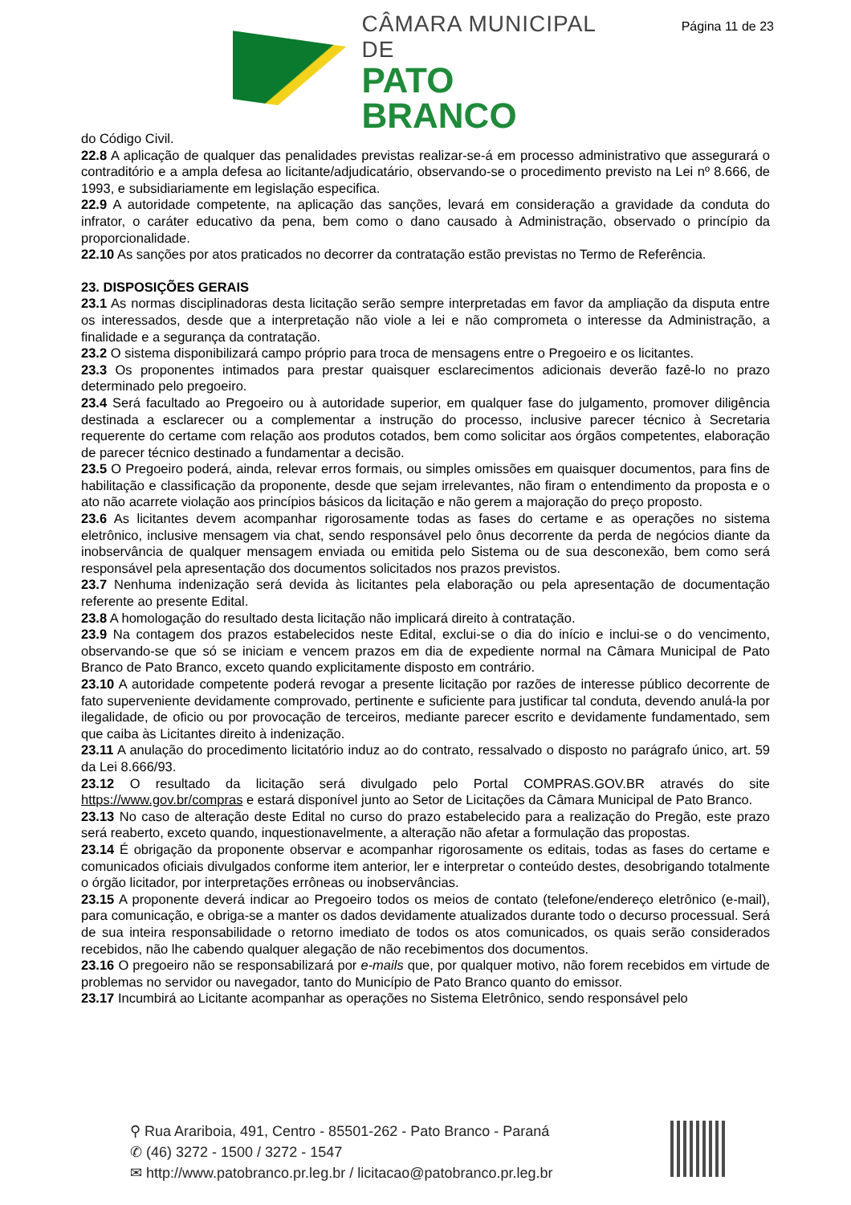Página 11 de 23
CÂMARA MUNICIPAL DE
PATO BRANCO
do Código Civil.
22.8 A aplicação de qualquer das penalidades previstas realizar-se-á em processo administrativo que assegurará o contraditório e a ampla defesa ao licitante/adjudicatário, observando-se o procedimento previsto na Lei nº 8.666, de 1993, e subsidiariamente em legislação especifica.
22.9 A autoridade competente, na aplicação das sanções, levará em consideração a gravidade da conduta do infrator, o caráter educativo da pena, bem como o dano causado à Administração, observado o princípio da proporcionalidade.
22.10 As sanções por atos praticados no decorrer da contratação estão previstas no Termo de Referência.
23. DISPOSIÇÕES GERAIS
23.1 As normas disciplinadoras desta licitação serão sempre interpretadas em favor da ampliação da disputa entre os interessados, desde que a interpretação não viole a lei e não comprometa o interesse da Administração, a finalidade e a segurança da contratação.
23.2 O sistema disponibilizará campo próprio para troca de mensagens entre o Pregoeiro e os licitantes.
23.3 Os proponentes intimados para prestar quaisquer esclarecimentos adicionais deverão fazê-lo no prazo determinado pelo pregoeiro.
23.4 Será facultado ao Pregoeiro ou à autoridade superior, em qualquer fase do julgamento, promover diligência destinada a esclarecer ou a complementar a instrução do processo, inclusive parecer técnico à Secretaria requerente do certame com relação aos produtos cotados, bem como solicitar aos órgãos competentes, elaboração de parecer técnico destinado a fundamentar a decisão.
23.5 O Pregoeiro poderá, ainda, relevar erros formais, ou simples omissões em quaisquer documentos, para fins de habilitação e classificação da proponente, desde que sejam irrelevantes, não firam o entendimento da proposta e o ato não acarrete violação aos princípios básicos da licitação e não gerem a majoração do preço proposto.
23.6 As licitantes devem acompanhar rigorosamente todas as fases do certame e as operações no sistema eletrônico, inclusive mensagem via chat, sendo responsável pelo ônus decorrente da perda de negócios diante da inobservância de qualquer mensagem enviada ou emitida pelo Sistema ou de sua desconexão, bem como será responsável pela apresentação dos documentos solicitados nos prazos previstos.
23.7 Nenhuma indenização será devida às licitantes pela elaboração ou pela apresentação de documentação referente ao presente Edital.
23.8 A homologação do resultado desta licitação não implicará direito à contratação.
23.9 Na contagem dos prazos estabelecidos neste Edital, exclui-se o dia do início e inclui-se o do vencimento, observando-se que só se iniciam e vencem prazos em dia de expediente normal na Câmara Municipal de Pato Branco de Pato Branco, exceto quando explicitamente disposto em contrário.
23.10 A autoridade competente poderá revogar a presente licitação por razões de interesse público decorrente de fato superveniente devidamente comprovado, pertinente e suficiente para justificar tal conduta, devendo anulá-la por ilegalidade, de oficio ou por provocação de terceiros, mediante parecer escrito e devidamente fundamentado, sem que caiba às Licitantes direito à indenização.
23.11 A anulação do procedimento licitatório induz ao do contrato, ressalvado o disposto no parágrafo único, art. 59 da Lei 8.666/93.
23.12 O resultado da licitação será divulgado pelo Portal COMPRAS.GOV.BR através do site https://www.gov.br/compras e estará disponível junto ao Setor de Licitações da Câmara Municipal de Pato Branco.
23.13 No caso de alteração deste Edital no curso do prazo estabelecido para a realização do Pregão, este prazo será reaberto, exceto quando, inquestionavelmente, a alteração não afetar a formulação das propostas.
23.14 É obrigação da proponente observar e acompanhar rigorosamente os editais, todas as fases do certame e comunicados oficiais divulgados conforme item anterior, ler e interpretar o conteúdo destes, desobrigando totalmente o órgão licitador, por interpretações errôneas ou inobservâncias.
23.15 A proponente deverá indicar ao Pregoeiro todos os meios de contato (telefone/endereço eletrônico (e-mail), para comunicação, e obriga-se a manter os dados devidamente atualizados durante todo o decurso processual. Será de sua inteira responsabilidade o retorno imediato de todos os atos comunicados, os quais serão considerados recebidos, não lhe cabendo qualquer alegação de não recebimentos dos documentos.
23.16 O pregoeiro não se responsabilizará por e-mails que, por qualquer motivo, não forem recebidos em virtude de problemas no servidor ou navegador, tanto do Município de Pato Branco quanto do emissor.
23.17 Incumbirá ao Licitante acompanhar as operações no Sistema Eletrônico, sendo responsável pelo
⚲ Rua Arariboia, 491, Centro - 85501-262 - Pato Branco - Paraná
✆ (46) 3272 - 1500 / 3272 - 1547
✉ http://www.patobranco.pr.leg.br / licitacao@patobranco.pr.leg.br